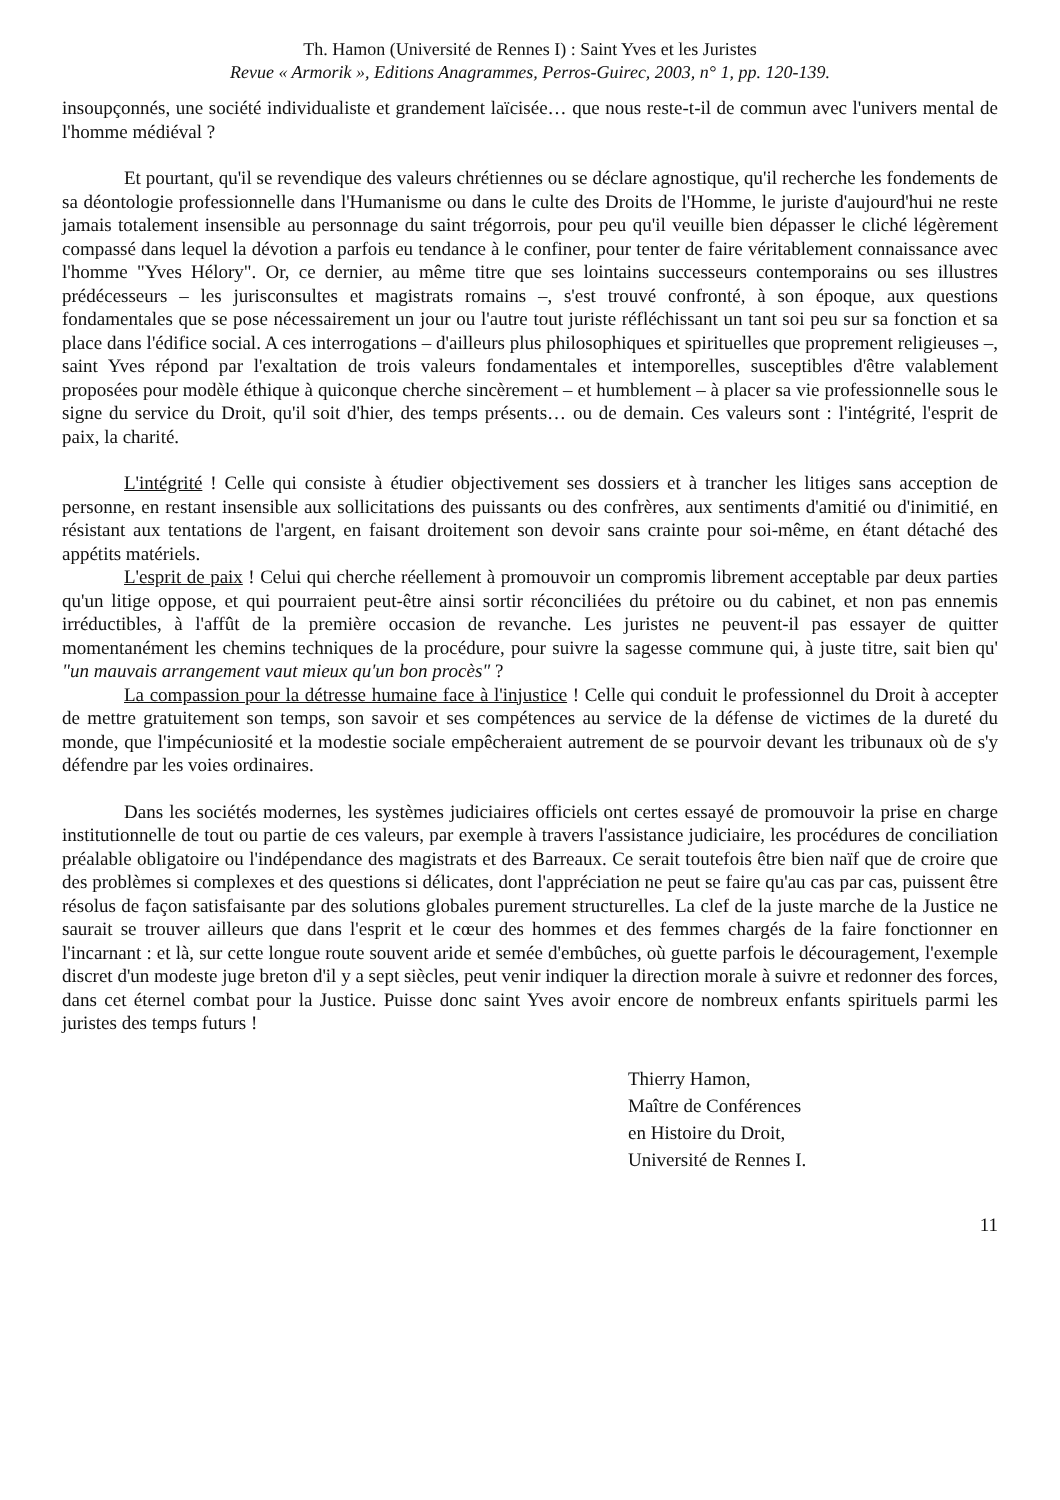Th. Hamon (Université de Rennes I) : Saint Yves et les Juristes
Revue « Armorik », Editions Anagrammes, Perros-Guirec, 2003, n° 1, pp. 120-139.
insoupçonnés, une société individualiste et grandement laïcisée… que nous reste-t-il de commun avec l'univers mental de l'homme médiéval ?
Et pourtant, qu'il se revendique des valeurs chrétiennes ou se déclare agnostique, qu'il recherche les fondements de sa déontologie professionnelle dans l'Humanisme ou dans le culte des Droits de l'Homme, le juriste d'aujourd'hui ne reste jamais totalement insensible au personnage du saint trégorrois, pour peu qu'il veuille bien dépasser le cliché légèrement compassé dans lequel la dévotion a parfois eu tendance à le confiner, pour tenter de faire véritablement connaissance avec l'homme "Yves Hélory". Or, ce dernier, au même titre que ses lointains successeurs contemporains ou ses illustres prédécesseurs – les jurisconsultes et magistrats romains –, s'est trouvé confronté, à son époque, aux questions fondamentales que se pose nécessairement un jour ou l'autre tout juriste réfléchissant un tant soi peu sur sa fonction et sa place dans l'édifice social. A ces interrogations – d'ailleurs plus philosophiques et spirituelles que proprement religieuses –, saint Yves répond par l'exaltation de trois valeurs fondamentales et intemporelles, susceptibles d'être valablement proposées pour modèle éthique à quiconque cherche sincèrement – et humblement – à placer sa vie professionnelle sous le signe du service du Droit, qu'il soit d'hier, des temps présents… ou de demain. Ces valeurs sont : l'intégrité, l'esprit de paix, la charité.
L'intégrité ! Celle qui consiste à étudier objectivement ses dossiers et à trancher les litiges sans acception de personne, en restant insensible aux sollicitations des puissants ou des confrères, aux sentiments d'amitié ou d'inimitié, en résistant aux tentations de l'argent, en faisant droitement son devoir sans crainte pour soi-même, en étant détaché des appétits matériels.
L'esprit de paix ! Celui qui cherche réellement à promouvoir un compromis librement acceptable par deux parties qu'un litige oppose, et qui pourraient peut-être ainsi sortir réconciliées du prétoire ou du cabinet, et non pas ennemis irréductibles, à l'affût de la première occasion de revanche. Les juristes ne peuvent-il pas essayer de quitter momentanément les chemins techniques de la procédure, pour suivre la sagesse commune qui, à juste titre, sait bien qu' "un mauvais arrangement vaut mieux qu'un bon procès" ?
La compassion pour la détresse humaine face à l'injustice ! Celle qui conduit le professionnel du Droit à accepter de mettre gratuitement son temps, son savoir et ses compétences au service de la défense de victimes de la dureté du monde, que l'impécuniosité et la modestie sociale empêcheraient autrement de se pourvoir devant les tribunaux où de s'y défendre par les voies ordinaires.
Dans les sociétés modernes, les systèmes judiciaires officiels ont certes essayé de promouvoir la prise en charge institutionnelle de tout ou partie de ces valeurs, par exemple à travers l'assistance judiciaire, les procédures de conciliation préalable obligatoire ou l'indépendance des magistrats et des Barreaux. Ce serait toutefois être bien naïf que de croire que des problèmes si complexes et des questions si délicates, dont l'appréciation ne peut se faire qu'au cas par cas, puissent être résolus de façon satisfaisante par des solutions globales purement structurelles. La clef de la juste marche de la Justice ne saurait se trouver ailleurs que dans l'esprit et le cœur des hommes et des femmes chargés de la faire fonctionner en l'incarnant : et là, sur cette longue route souvent aride et semée d'embûches, où guette parfois le découragement, l'exemple discret d'un modeste juge breton d'il y a sept siècles, peut venir indiquer la direction morale à suivre et redonner des forces, dans cet éternel combat pour la Justice. Puisse donc saint Yves avoir encore de nombreux enfants spirituels parmi les juristes des temps futurs !
Thierry Hamon,
Maître de Conférences
en Histoire du Droit,
Université de Rennes I.
11